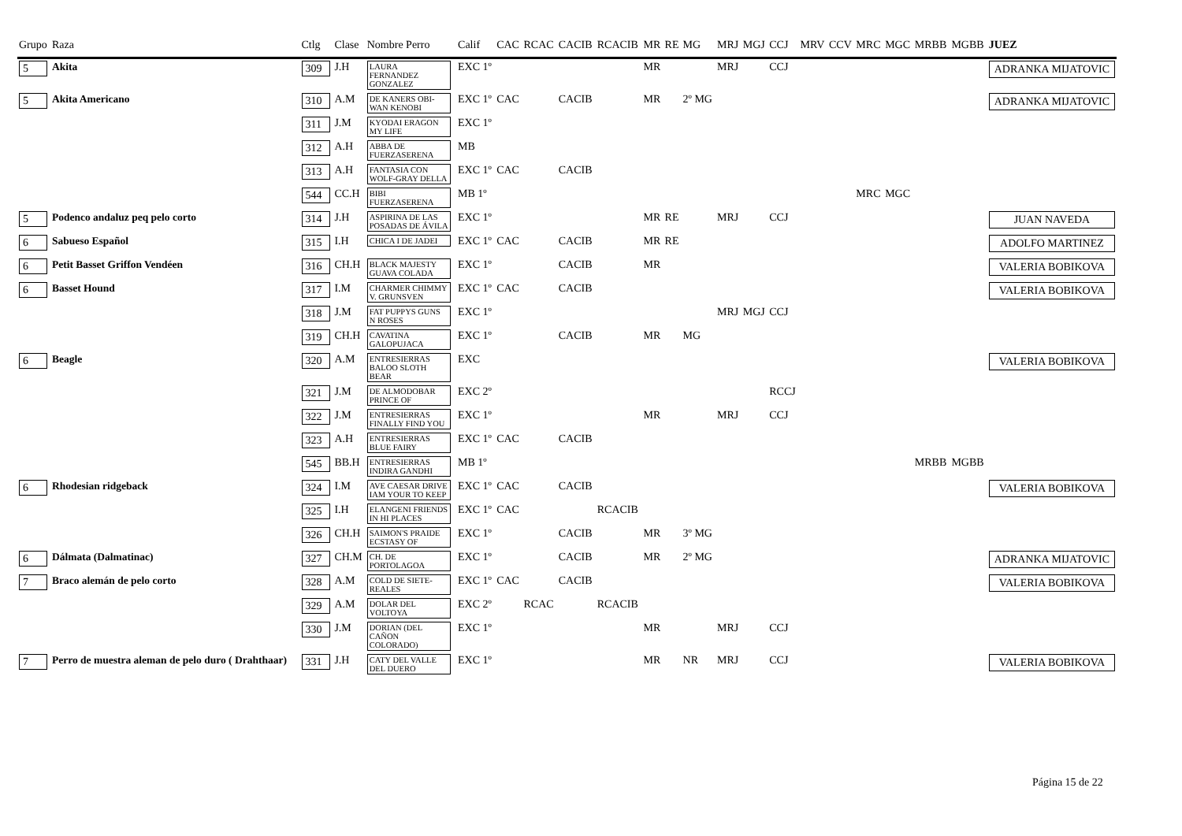| Grupo | Raza | Ctlg | Clase | Nombre Perro | Calif | CAC | RCAC | CACIB | RCACIB | MR | RE | MG | MRJ | MGJ | CCJ | MRV | CCV | MRC | MGC | MRBB | MGBB | JUEZ |
| --- | --- | --- | --- | --- | --- | --- | --- | --- | --- | --- | --- | --- | --- | --- | --- | --- | --- | --- | --- | --- | --- | --- |
| 5 | Akita | 309 | J.H | LAURA FERNANDEZ GONZALEZ | EXC 1º | | | | | MR | | | MRJ | | CCJ | | | | | | | ADRANKA MIJATOVIC |
| 5 | Akita Americano | 310 | A.M | DE KANERS OBI-WAN KENOBI | EXC 1º | CAC | | CACIB | | MR | | 2º MG | | | | | | | | | | ADRANKA MIJATOVIC |
| | | 311 | J.M | KYODAI ERAGON MY LIFE | EXC 1º | | | | | | | | | | | | | | | | | |
| | | 312 | A.H | ABBA DE FUERZASERENA | MB | | | | | | | | | | | | | | | | | |
| | | 313 | A.H | FANTASIA CON WOLF-GRAY DELLA | EXC 1º | CAC | | CACIB | | | | | | | | | | | | | | |
| | | 544 | CC.H | BIBI FUERZASERENA | MB 1º | | | | | | | | | | | | | MRC | MGC | | | |
| 5 | Podenco andaluz peq pelo corto | 314 | J.H | ASPIRINA DE LAS POSADAS DE ÁVILA | EXC 1º | | | | | MR | RE | | MRJ | | CCJ | | | | | | | JUAN NAVEDA |
| 6 | Sabueso Español | 315 | I.H | CHICA I DE JADEI | EXC 1º | CAC | | CACIB | | MR | RE | | | | | | | | | | | ADOLFO MARTINEZ |
| 6 | Petit Basset Griffon Vendéen | 316 | CH.H | BLACK MAJESTY GUAVA COLADA | EXC 1º | | | CACIB | | MR | | | | | | | | | | | | VALERIA BOBIKOVA |
| 6 | Basset Hound | 317 | I.M | CHARMER CHIMMY V. GRUNSVEN | EXC 1º | CAC | | CACIB | | | | | | | | | | | | | | VALERIA BOBIKOVA |
| | | 318 | J.M | FAT PUPPYS GUNS N ROSES | EXC 1º | | | | | | | | MRJ | MGJ | CCJ | | | | | | | |
| | | 319 | CH.H | CAVATINA GALOPUJACA | EXC 1º | | | CACIB | | MR | | MG | | | | | | | | | | |
| 6 | Beagle | 320 | A.M | ENTRESIERRAS BALOO SLOTH BEAR | EXC | | | | | | | | | | | | | | | | | VALERIA BOBIKOVA |
| | | 321 | J.M | DE ALMODOBAR PRINCE OF | EXC 2º | | | | | | | | | | RCCJ | | | | | | | |
| | | 322 | J.M | ENTRESIERRAS FINALLY FIND YOU | EXC 1º | | | | | MR | | | MRJ | | CCJ | | | | | | | |
| | | 323 | A.H | ENTRESIERRAS BLUE FAIRY | EXC 1º | CAC | | CACIB | | | | | | | | | | | | | | |
| | | 545 | BB.H | ENTRESIERRAS INDIRA GANDHI | MB 1º | | | | | | | | | | | | | | | MRBB | MGBB | |
| 6 | Rhodesian ridgeback | 324 | I.M | AVE CAESAR DRIVE IAM YOUR TO KEEP | EXC 1º | CAC | | CACIB | | | | | | | | | | | | | | VALERIA BOBIKOVA |
| | | 325 | I.H | ELANGENI FRIENDS IN HI PLACES | EXC 1º | CAC | | | RCACIB | | | | | | | | | | | | | |
| | | 326 | CH.H | SAIMON'S PRAIDE ECSTASY OF | EXC 1º | | | CACIB | | MR | | 3º MG | | | | | | | | | | |
| 6 | Dálmata (Dalmatinac) | 327 | CH.M | CH. DE PORTOLAGOA | EXC 1º | | | CACIB | | MR | | 2º MG | | | | | | | | | | ADRANKA MIJATOVIC |
| 7 | Braco alemán de pelo corto | 328 | A.M | COLD DE SIETE-REALES | EXC 1º | CAC | | CACIB | | | | | | | | | | | | | | VALERIA BOBIKOVA |
| | | 329 | A.M | DOLAR DEL VOLTOYA | EXC 2º | | RCAC | | RCACIB | | | | | | | | | | | | | |
| | | 330 | J.M | DORIAN (DEL CAÑON COLORADO) | EXC 1º | | | | | MR | | | MRJ | | CCJ | | | | | | | |
| 7 | Perro de muestra aleman de pelo duro ( Drahthaar) | 331 | J.H | CATY DEL VALLE DEL DUERO | EXC 1º | | | | | MR | | NR | MRJ | | CCJ | | | | | | | VALERIA BOBIKOVA |
Página 15 de 22